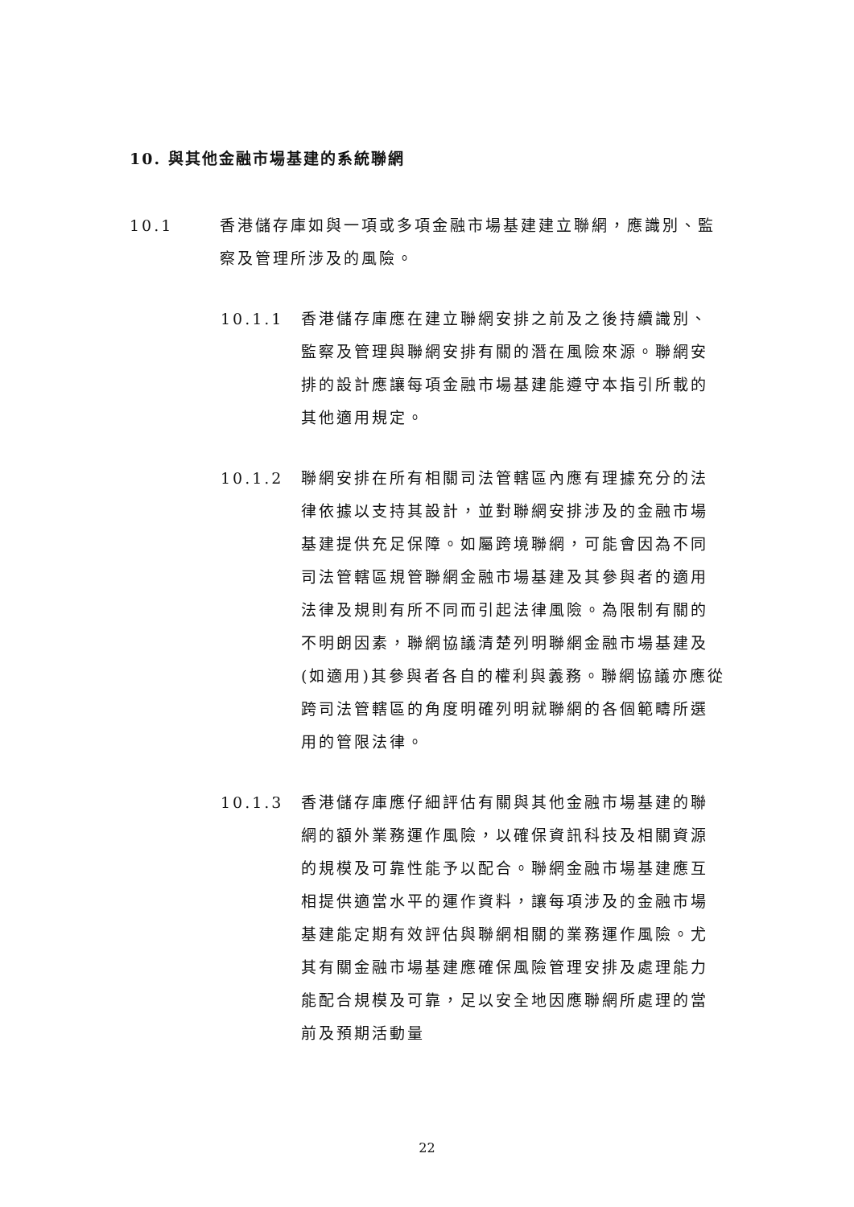10. 與其他金融市場基建的系統聯網
10.1 香港儲存庫如與一項或多項金融市場基建建立聯網，應識別、監察及管理所涉及的風險。
10.1.1 香港儲存庫應在建立聯網安排之前及之後持續識別、監察及管理與聯網安排有關的潛在風險來源。聯網安排的設計應讓每項金融市場基建能遵守本指引所載的其他適用規定。
10.1.2 聯網安排在所有相關司法管轄區內應有理據充分的法律依據以支持其設計，並對聯網安排涉及的金融市場基建提供充足保障。如屬跨境聯網，可能會因為不同司法管轄區規管聯網金融市場基建及其參與者的適用法律及規則有所不同而引起法律風險。為限制有關的不明朗因素，聯網協議清楚列明聯網金融市場基建及(如適用)其參與者各自的權利與義務。聯網協議亦應從跨司法管轄區的角度明確列明就聯網的各個範疇所選用的管限法律。
10.1.3 香港儲存庫應仔細評估有關與其他金融市場基建的聯網的額外業務運作風險，以確保資訊科技及相關資源的規模及可靠性能予以配合。聯網金融市場基建應互相提供適當水平的運作資料，讓每項涉及的金融市場基建能定期有效評估與聯網相關的業務運作風險。尤其有關金融市場基建應確保風險管理安排及處理能力能配合規模及可靠，足以安全地因應聯網所處理的當前及預期活動量
22